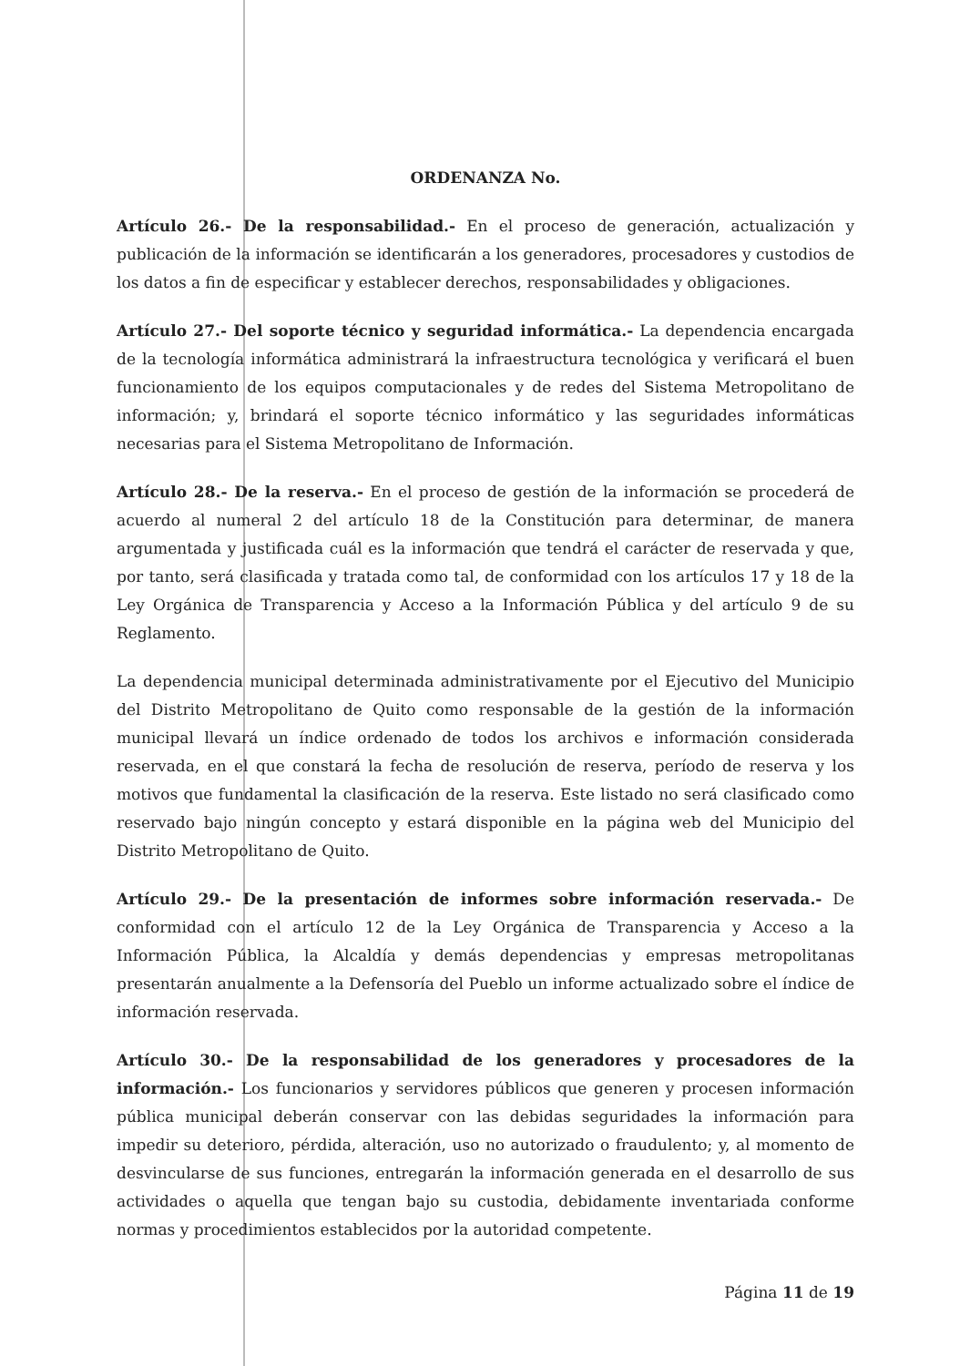ORDENANZA No.
Artículo 26.- De la responsabilidad.- En el proceso de generación, actualización y publicación de la información se identificarán a los generadores, procesadores y custodios de los datos a fin de especificar y establecer derechos, responsabilidades y obligaciones.
Artículo 27.- Del soporte técnico y seguridad informática.- La dependencia encargada de la tecnología informática administrará la infraestructura tecnológica y verificará el buen funcionamiento de los equipos computacionales y de redes del Sistema Metropolitano de información; y, brindará el soporte técnico informático y las seguridades informáticas necesarias para el Sistema Metropolitano de Información.
Artículo 28.- De la reserva.- En el proceso de gestión de la información se procederá de acuerdo al numeral 2 del artículo 18 de la Constitución para determinar, de manera argumentada y justificada cuál es la información que tendrá el carácter de reservada y que, por tanto, será clasificada y tratada como tal, de conformidad con los artículos 17 y 18 de la Ley Orgánica de Transparencia y Acceso a la Información Pública y del artículo 9 de su Reglamento.
La dependencia municipal determinada administrativamente por el Ejecutivo del Municipio del Distrito Metropolitano de Quito como responsable de la gestión de la información municipal llevará un índice ordenado de todos los archivos e información considerada reservada, en el que constará la fecha de resolución de reserva, período de reserva y los motivos que fundamental la clasificación de la reserva. Este listado no será clasificado como reservado bajo ningún concepto y estará disponible en la página web del Municipio del Distrito Metropolitano de Quito.
Artículo 29.- De la presentación de informes sobre información reservada.- De conformidad con el artículo 12 de la Ley Orgánica de Transparencia y Acceso a la Información Pública, la Alcaldía y demás dependencias y empresas metropolitanas presentarán anualmente a la Defensoría del Pueblo un informe actualizado sobre el índice de información reservada.
Artículo 30.- De la responsabilidad de los generadores y procesadores de la información.- Los funcionarios y servidores públicos que generen y procesen información pública municipal deberán conservar con las debidas seguridades la información para impedir su deterioro, pérdida, alteración, uso no autorizado o fraudulento; y, al momento de desvincularse de sus funciones, entregarán la información generada en el desarrollo de sus actividades o aquella que tengan bajo su custodia, debidamente inventariada conforme normas y procedimientos establecidos por la autoridad competente.
Página 11 de 19